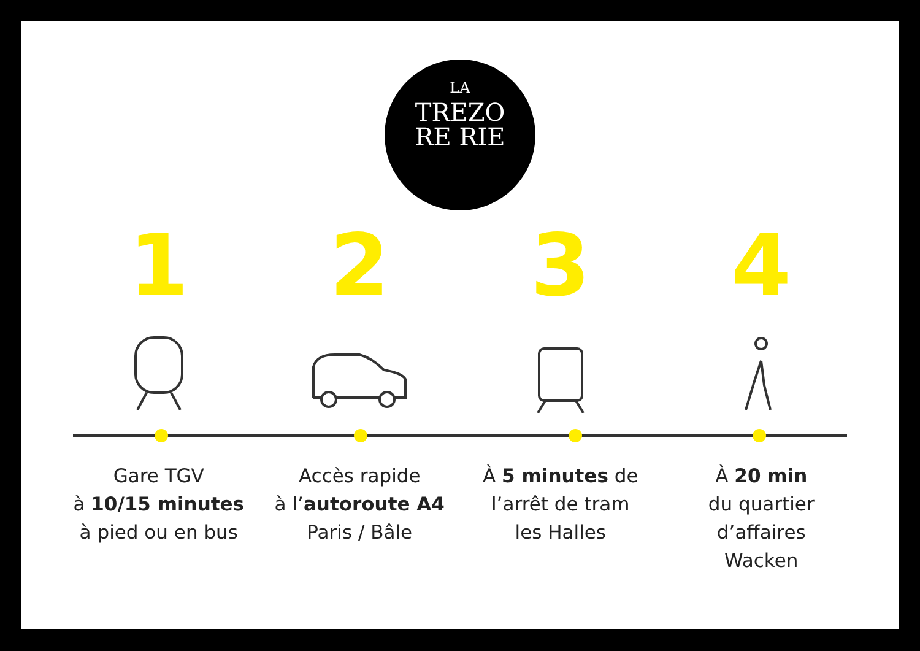LA
TREZO
RE RIE
1 2 3 4
Gare TGV
à 10/15 minutes
à pied ou en bus
Accès rapide
à l’autoroute A4
Paris / Bâle
À 5 minutes de
l’arrêt de tram
les Halles
À 20 min
du quartier
d’affaires
Wacken